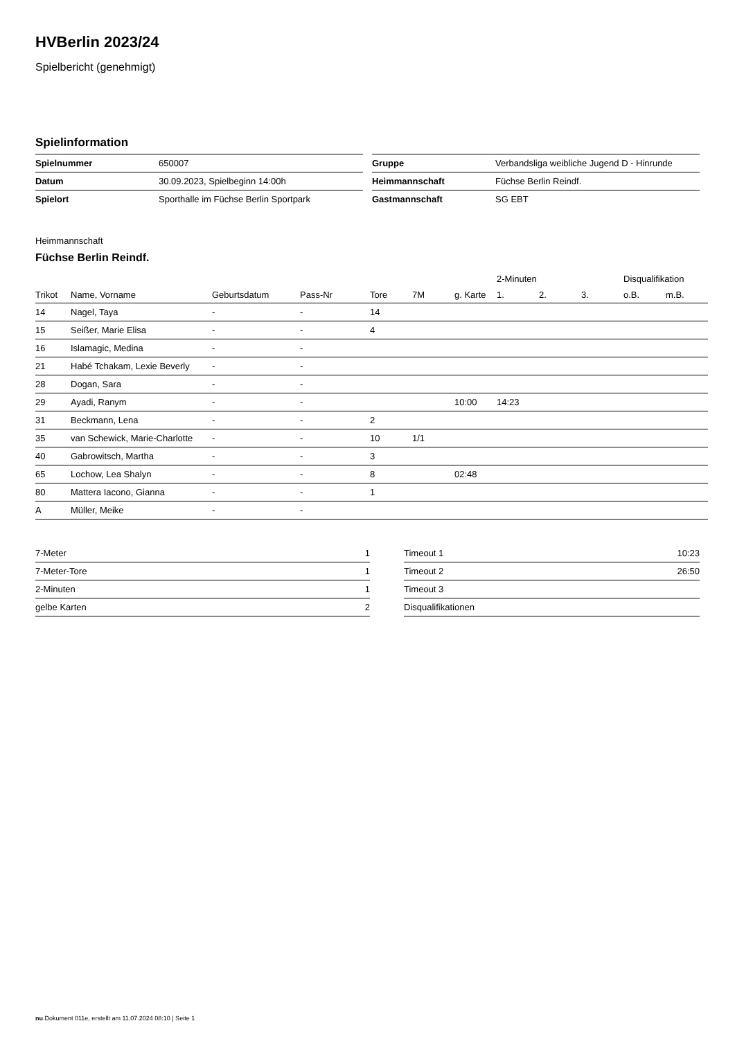HVBerlin 2023/24
Spielbericht (genehmigt)
Spielinformation
| Spielnummer | 650007 |
| Datum | 30.09.2023, Spielbeginn 14:00h |
| Spielort | Sporthalle im Füchse Berlin Sportpark |
| Gruppe | Verbandsliga weibliche Jugend D - Hinrunde |
| Heimmannschaft | Füchse Berlin Reindf. |
| Gastmannschaft | SG EBT |
Heimmannschaft
Füchse Berlin Reindf.
| | | | | | | | 2-Minuten | | | Disqualifikation | |
| --- | --- | --- | --- | --- | --- | --- | --- | --- | --- | --- | --- |
| Trikot | Name, Vorname | Geburtsdatum | Pass-Nr | Tore | 7M | g. Karte | 1. | 2. | 3. | o.B. | m.B. |
| 14 | Nagel, Taya | - | - | 14 | | | | | | | |
| 15 | Seißer, Marie Elisa | - | - | 4 | | | | | | | |
| 16 | Islamagic, Medina | - | - | | | | | | | | |
| 21 | Habé Tchakam, Lexie Beverly | - | - | | | | | | | | |
| 28 | Dogan, Sara | - | - | | | | | | | | |
| 29 | Ayadi, Ranym | - | - | | | 10:00 | 14:23 | | | | |
| 31 | Beckmann, Lena | - | - | 2 | | | | | | | |
| 35 | van Schewick, Marie-Charlotte | - | - | 10 | 1/1 | | | | | | |
| 40 | Gabrowitsch, Martha | - | - | 3 | | | | | | | |
| 65 | Lochow, Lea Shalyn | - | - | 8 | | 02:48 | | | | | |
| 80 | Mattera Iacono, Gianna | - | - | 1 | | | | | | | |
| A | Müller, Meike | - | - | | | | | | | | |
| 7-Meter | 1 |
| 7-Meter-Tore | 1 |
| 2-Minuten | 1 |
| gelbe Karten | 2 |
| Timeout 1 | 10:23 |
| Timeout 2 | 26:50 |
| Timeout 3 | |
| Disqualifikationen | |
nu.Dokument 011e, erstellt am 11.07.2024 08:10 | Seite 1